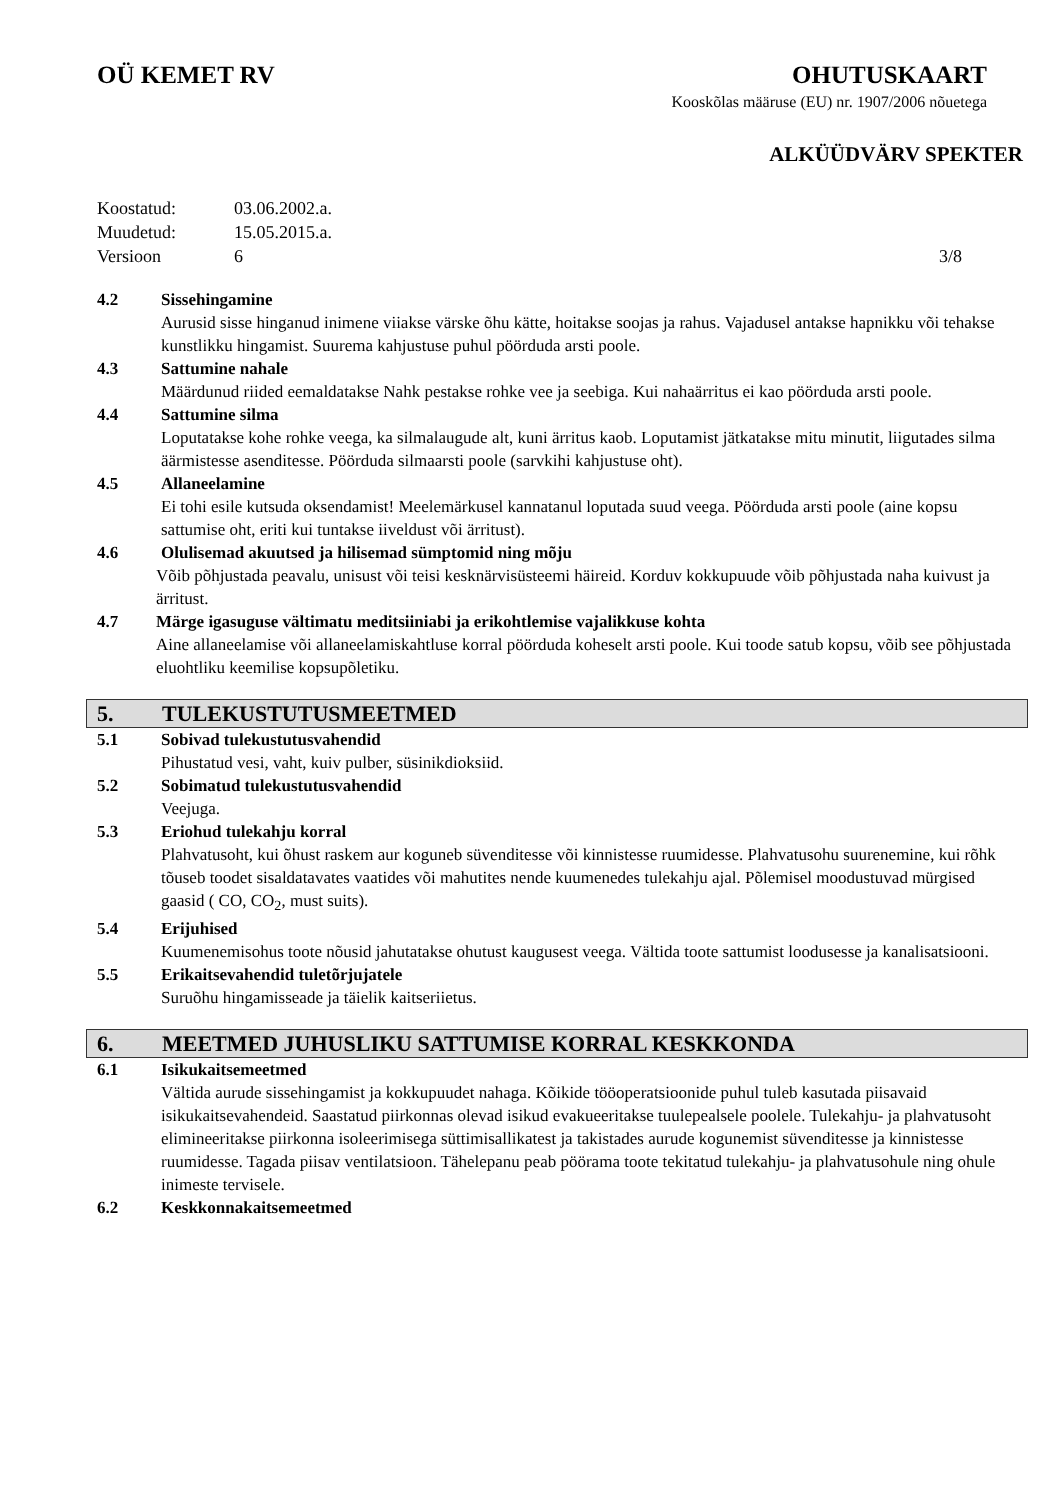OÜ KEMET RV OHUTUSKAART
Kooskõlas määruse (EU) nr. 1907/2006 nõuetega
ALKÜÜDVÄRV SPEKTER
Koostatud: 03.06.2002.a. Muudetud: 15.05.2015.a. Versioon 6 3/8
4.2 Sissehingamine
Aurusid sisse hinganud inimene viiakse värske õhu kätte, hoitakse soojas ja rahus. Vajadusel antakse hapnikku või tehakse kunstlikku hingamist. Suurema kahjustuse puhul pöörduda arsti poole.
4.3 Sattumine nahale
Määrdunud riided eemaldatakse Nahk pestakse rohke vee ja seebiga. Kui nahaärritus ei kao pöörduda arsti poole.
4.4 Sattumine silma
Loputatakse kohe rohke veega, ka silmalaugude alt, kuni ärritus kaob. Loputamist jätkatakse mitu minutit, liigutades silma äärmistesse asenditesse. Pöörduda silmaarsti poole (sarvkihi kahjustuse oht).
4.5 Allaneelamine
Ei tohi esile kutsuda oksendamist! Meelemärkusel kannatanul loputada suud veega. Pöörduda arsti poole (aine kopsu sattumise oht, eriti kui tuntakse iiveldust või ärritust).
4.6 Olulisemad akuutsed ja hilisemad sümptomid ning mõju
Võib põhjustada peavalu, unisust või teisi kesknärvisüsteemi häireid. Korduv kokkupuude võib põhjustada naha kuivust ja ärritust.
4.7 Märge igasuguse vältimatu meditsiiniabi ja erikohtlemise vajalikkuse kohta
Aine allaneelamise või allaneelamiskahtluse korral pöörduda koheselt arsti poole. Kui toode satub kopsu, võib see põhjustada eluohtliku keemilise kopsupõletiku.
5. TULEKUSTUTUSMEETMED
5.1 Sobivad tulekustutusvahendid
Pihustatud vesi, vaht, kuiv pulber, süsinikdioksiid.
5.2 Sobimatud tulekustutusvahendid
Veejuga.
5.3 Eriohud tulekahju korral
Plahvatusoht, kui õhust raskem aur koguneb süvenditesse või kinnistesse ruumidesse. Plahvatusohu suurenemine, kui rõhk tõuseb toodet sisaldatavates vaatides või mahutites nende kuumenedes tulekahju ajal. Põlemisel moodustuvad mürgised gaasid ( CO, CO<sub>2</sub>, must suits).
5.4 Erijuhised
Kuumenemisohus toote nõusid jahutatakse ohutust kaugusest veega. Vältida toote sattumist loodusesse ja kanalisatsiooni.
5.5 Erikaitsevahendid tuletõrjujatele
Suruõhu hingamisseade ja täielik kaitseriietus.
6. MEETMED JUHUSLIKU SATTUMISE KORRAL KESKKONDA
6.1 Isikukaitsemeetmed
Vältida aurude sissehingamist ja kokkupuudet nahaga. Kõikide tööoperatsioonide puhul tuleb kasutada piisavaid isikukaitsevahendeid. Saastatud piirkonnas olevad isikud evakueeritakse tuulepealsele poolele. Tulekahju- ja plahvatusoht elimineeritakse piirkonna isoleerimisega süttimisallikatest ja takistades aurude kogunemist süvenditesse ja kinnistesse ruumidesse. Tagada piisav ventilatsioon. Tähelepanu peab pöörama toote tekitatud tulekahju- ja plahvatusohule ning ohule inimeste tervisele.
6.2 Keskkonnakaitsemeetmed